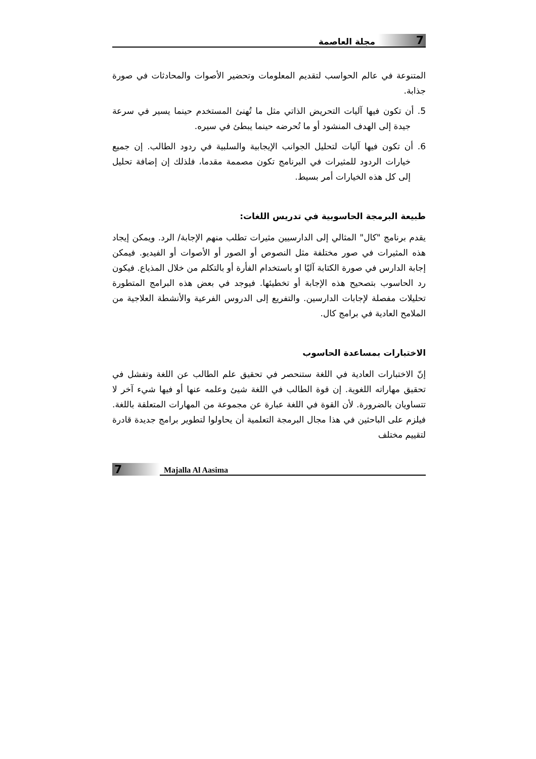7 مجلة العاصمة
المتنوعة في عالم الحواسب لتقديم المعلومات وتحضير الأصوات والمحادثات في صورة جذابة.
5. أن تكون فيها آليات التحريض الذاتي مثل ما تُهنئ المستخدم حينما يسير في سرعة جيدة إلى الهدف المنشود أو ما تُحرضه حينما يبطئ في سيره.
6. أن تكون فيها آليات لتحليل الجوانب الإيجابية والسلبية في ردود الطالب. إن جميع خيارات الردود للمثيرات في البرنامج تكون مصممة مقدما، فلذلك إن إضافة تحليل إلى كل هذه الخيارات أمر بسيط.
طبيعة البرمجة الحاسوبية في تدريس اللغات:
يقدم برنامج "كال" المثالي إلى الدارسيين مثيرات تطلب منهم الإجابة/ الرد. ويمكن إيجاد هذه المثيرات في صور مختلفة مثل النصوص أو الصور أو الأصوات أو الفيديو. فيمكن إجابة الدارس في صورة الكتابة آليًا او باستخدام الفأرة أو بالتكلم من خلال المذياع. فيكون رد الحاسوب بتصحيح هذه الإجابة أو تخطيئها. فيوجد في بعض هذه البرامج المتطورة تحليلات مفصلة لإجابات الدارسين. والتفريع إلى الدروس الفرعية والأنشطة العلاجية من الملامح العادية في برامج كال.
الاختبارات بمساعدة الحاسوب
إنّ الاختبارات العادية في اللغة ستنحصر في تحقيق علم الطالب عن اللغة وتفشل في تحقيق مهاراته اللغوية. إن قوة الطالب في اللغة شيئ وعلمه عنها أو فيها شيء آخر لا تتساويان بالضرورة. لأن القوة في اللغة عبارة عن مجموعة من المهارات المتعلقة باللغة. فيلزم على الباحثين في هذا مجال البرمجة التعلمية أن يحاولوا لتطوير برامج جديدة قادرة لتقييم مختلف
7 Majalla Al Aasima